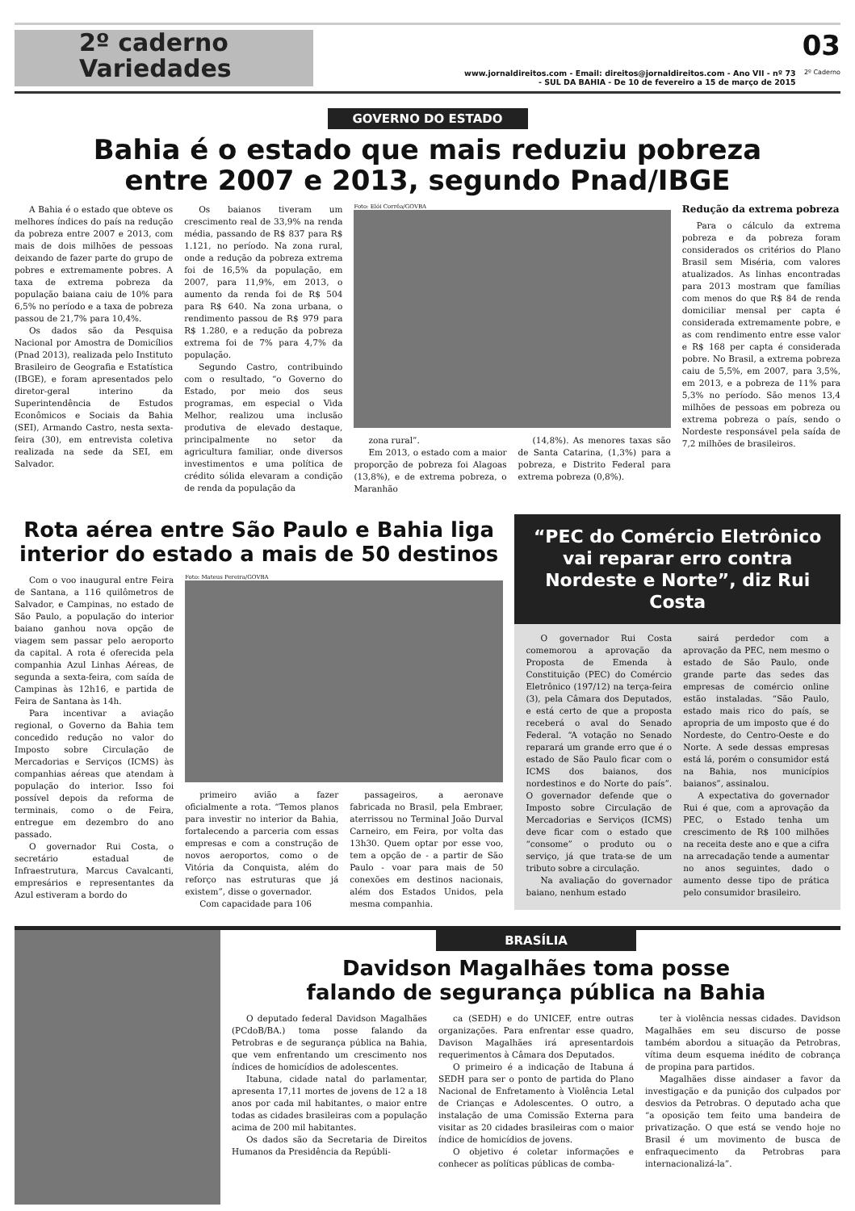2º caderno
Variedades
www.jornaldireitos.com - Email: direitos@jornaldireitos.com - Ano VII - nº 73
- SUL DA BAHIA - De 10 de fevereiro a 15 de março de 2015
03
2º Caderno
GOVERNO DO ESTADO
Bahia é o estado que mais reduziu pobreza
entre 2007 e 2013, segundo Pnad/IBGE
A Bahia é o estado que obteve os melhores índices do país na redução da pobreza entre 2007 e 2013, com mais de dois milhões de pessoas deixando de fazer parte do grupo de pobres e extremamente pobres. A taxa de extrema pobreza da população baiana caiu de 10% para 6,5% no período e a taxa de pobreza passou de 21,7% para 10,4%.
Os dados são da Pesquisa Nacional por Amostra de Domicílios (Pnad 2013), realizada pelo Instituto Brasileiro de Geografia e Estatística (IBGE), e foram apresentados pelo diretor-geral interino da Superintendência de Estudos Econômicos e Sociais da Bahia (SEI), Armando Castro, nesta sexta-feira (30), em entrevista coletiva realizada na sede da SEI, em Salvador.
Os baianos tiveram um crescimento real de 33,9% na renda média, passando de R$ 837 para R$ 1.121, no período. Na zona rural, onde a redução da pobreza extrema foi de 16,5% da população, em 2007, para 11,9%, em 2013, o aumento da renda foi de R$ 504 para R$ 640. Na zona urbana, o rendimento passou de R$ 979 para R$ 1.280, e a redução da pobreza extrema foi de 7% para 4,7% da população.
Segundo Castro, contribuindo com o resultado, “o Governo do Estado, por meio dos seus programas, em especial o Vida Melhor, realizou uma inclusão produtiva de elevado destaque, principalmente no setor da agricultura familiar, onde diversos investimentos e uma política de crédito sólida elevaram a condição de renda da população da
Foto: Elói Corrêa/GOVBA
zona rural”.
Em 2013, o estado com a maior proporção de pobreza foi Alagoas (13,8%), e de extrema pobreza, o Maranhão
(14,8%). As menores taxas são de Santa Catarina, (1,3%) para a pobreza, e Distrito Federal para extrema pobreza (0,8%).
Redução da extrema pobreza
Para o cálculo da extrema pobreza e da pobreza foram considerados os critérios do Plano Brasil sem Miséria, com valores atualizados. As linhas encontradas para 2013 mostram que famílias com menos do que R$ 84 de renda domiciliar mensal per capta é considerada extremamente pobre, e as com rendimento entre esse valor e R$ 168 per capta é considerada pobre. No Brasil, a extrema pobreza caiu de 5,5%, em 2007, para 3,5%, em 2013, e a pobreza de 11% para 5,3% no período. São menos 13,4 milhões de pessoas em pobreza ou extrema pobreza o país, sendo o Nordeste responsável pela saída de 7,2 milhões de brasileiros.
Rota aérea entre São Paulo e Bahia liga
interior do estado a mais de 50 destinos
Com o voo inaugural entre Feira de Santana, a 116 quilômetros de Salvador, e Campinas, no estado de São Paulo, a população do interior baiano ganhou nova opção de viagem sem passar pelo aeroporto da capital. A rota é oferecida pela companhia Azul Linhas Aéreas, de segunda a sexta-feira, com saída de Campinas às 12h16, e partida de Feira de Santana às 14h.
Para incentivar a aviação regional, o Governo da Bahia tem concedido redução no valor do Imposto sobre Circulação de Mercadorias e Serviços (ICMS) às companhias aéreas que atendam à população do interior. Isso foi possível depois da reforma de terminais, como o de Feira, entregue em dezembro do ano passado.
O governador Rui Costa, o secretário estadual de Infraestrutura, Marcus Cavalcanti, empresários e representantes da Azul estiveram a bordo do
Foto: Mateus Pereira/GOVBA
primeiro avião a fazer oficialmente a rota. “Temos planos para investir no interior da Bahia, fortalecendo a parceria com essas empresas e com a construção de novos aeroportos, como o de Vitória da Conquista, além do reforço nas estruturas que já existem”, disse o governador.
Com capacidade para 106
passageiros, a aeronave fabricada no Brasil, pela Embraer, aterrissou no Terminal João Durval Carneiro, em Feira, por volta das 13h30. Quem optar por esse voo, tem a opção de - a partir de São Paulo - voar para mais de 50 conexões em destinos nacionais, além dos Estados Unidos, pela mesma companhia.
“PEC do Comércio Eletrônico vai reparar erro contra Nordeste e Norte”, diz Rui Costa
O governador Rui Costa comemorou a aprovação da Proposta de Emenda à Constituição (PEC) do Comércio Eletrônico (197/12) na terça-feira (3), pela Câmara dos Deputados, e está certo de que a proposta receberá o aval do Senado Federal. “A votação no Senado reparará um grande erro que é o estado de São Paulo ficar com o ICMS dos baianos, dos nordestinos e do Norte do país”. O governador defende que o Imposto sobre Circulação de Mercadorias e Serviços (ICMS) deve ficar com o estado que “consome” o produto ou o serviço, já que trata-se de um tributo sobre a circulação.
Na avaliação do governador baiano, nenhum estado
sairá perdedor com a aprovação da PEC, nem mesmo o estado de São Paulo, onde grande parte das sedes das empresas de comércio online estão instaladas. “São Paulo, estado mais rico do país, se apropria de um imposto que é do Nordeste, do Centro-Oeste e do Norte. A sede dessas empresas está lá, porém o consumidor está na Bahia, nos municípios baianos”, assinalou.
A expectativa do governador Rui é que, com a aprovação da PEC, o Estado tenha um crescimento de R$ 100 milhões na receita deste ano e que a cifra na arrecadação tende a aumentar no anos seguintes, dado o aumento desse tipo de prática pelo consumidor brasileiro.
BRASÍLIA
Davidson Magalhães toma posse
falando de segurança pública na Bahia
O deputado federal Davidson Magalhães (PCdoB/BA.) toma posse falando da Petrobras e de segurança pública na Bahia, que vem enfrentando um crescimento nos índices de homicídios de adolescentes.
Itabuna, cidade natal do parlamentar, apresenta 17,11 mortes de jovens de 12 a 18 anos por cada mil habitantes, o maior entre todas as cidades brasileiras com a população acima de 200 mil habitantes.
Os dados são da Secretaria de Direitos Humanos da Presidência da Repúbli-
ca (SEDH) e do UNICEF, entre outras organizações. Para enfrentar esse quadro, Davison Magalhães irá apresentardois requerimentos à Câmara dos Deputados.
O primeiro é a indicação de Itabuna á SEDH para ser o ponto de partida do Plano Nacional de Enfretamento à Violência Letal de Crianças e Adolescentes. O outro, a instalação de uma Comissão Externa para visitar as 20 cidades brasileiras com o maior índice de homicídios de jovens.
O objetivo é coletar informações e conhecer as políticas públicas de comba-
ter à violência nessas cidades. Davidson Magalhães em seu discurso de posse também abordou a situação da Petrobras, vítima deum esquema inédito de cobrança de propina para partidos.
Magalhães disse aindaser a favor da investigação e da punição dos culpados por desvios da Petrobras. O deputado acha que “a oposição tem feito uma bandeira de privatização. O que está se vendo hoje no Brasil é um movimento de busca de enfraquecimento da Petrobras para internacionalizá-la”.